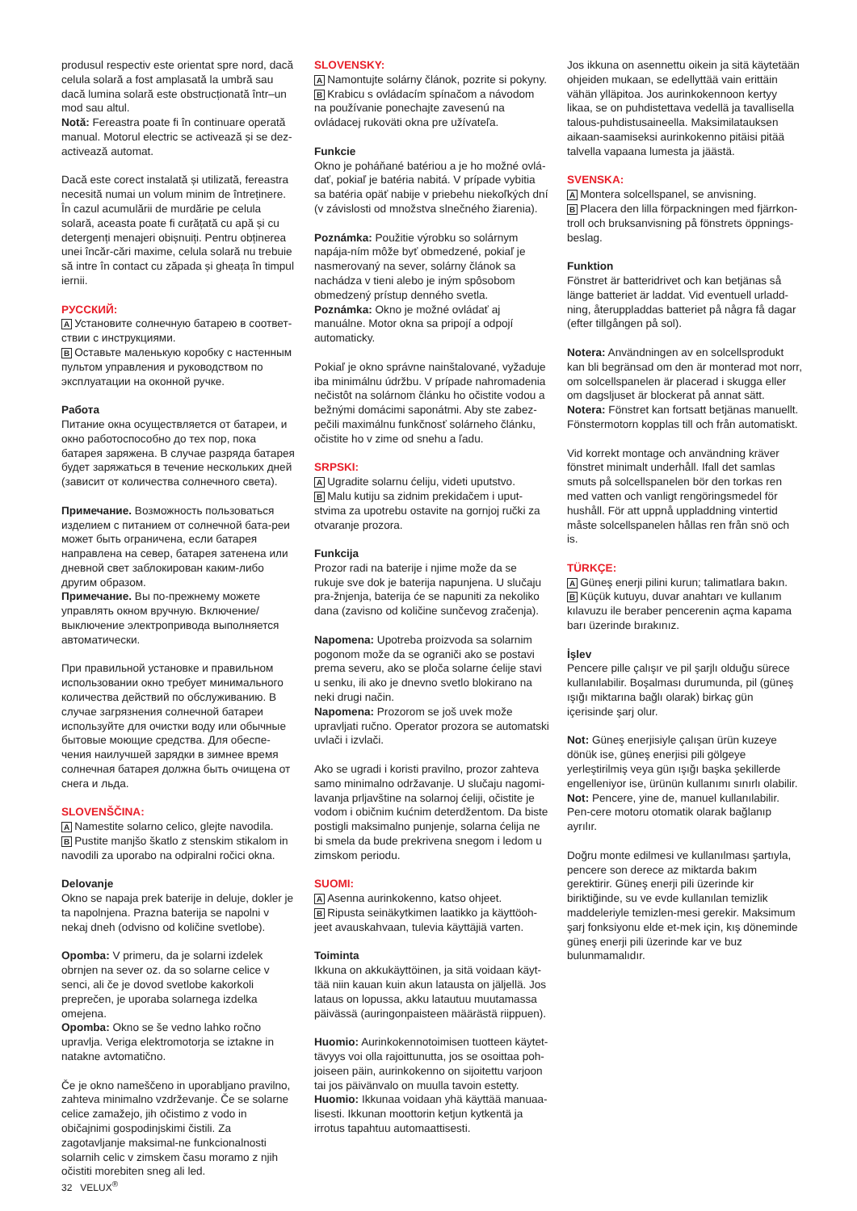produsul respectiv este orientat spre nord, dacă celula solară a fost amplasată la umbră sau dacă lumina solară este obstrucționată într–un mod sau altul.
Notă: Fereastra poate fi în continuare operată manual. Motorul electric se activează și se dez-activează automat.
Dacă este corect instalată și utilizată, fereastra necesită numai un volum minim de întreținere. În cazul acumulării de murdărie pe celula solară, aceasta poate fi curățată cu apă și cu detergenți menajeri obișnuiți. Pentru obținerea unei încăr-cări maxime, celula solară nu trebuie să intre în contact cu zăpada și gheața în timpul iernii.
РУССКИЙ:
A Установите солнечную батарею в соответ-ствии с инструкциями.
B Оставьте маленькую коробку с настенным пультом управления и руководством по эксплуатации на оконной ручке.
Работа
Питание окна осуществляется от батареи, и окно работоспособно до тех пор, пока батарея заряжена. В случае разряда батарея будет заряжаться в течение нескольких дней (зависит от количества солнечного света).
Примечание. Возможность пользоваться изделием с питанием от солнечной бата-реи может быть ограничена, если батарея направлена на север, батарея затенена или дневной свет заблокирован каким-либо другим образом.
Примечание. Вы по-прежнему можете управлять окном вручную. Включение/выключение электропривода выполняется автоматически.
При правильной установке и правильном использовании окно требует минимального количества действий по обслуживанию. В случае загрязнения солнечной батареи используйте для очистки воду или обычные бытовые моющие средства. Для обеспе-чения наилучшей зарядки в зимнее время солнечная батарея должна быть очищена от снега и льда.
SLOVENŠČINA:
A Namestite solarno celico, glejte navodila.
B Pustite manjšo škatlo z stenskim stikalom in navodili za uporabo na odpiralni ročici okna.
Delovanje
Okno se napaja prek baterije in deluje, dokler je ta napolnjena. Prazna baterija se napolni v nekaj dneh (odvisno od količine svetlobe).
Opomba: V primeru, da je solarni izdelek obrnjen na sever oz. da so solarne celice v senci, ali če je dovod svetlobe kakorkoli preprečen, je uporaba solarnega izdelka omejena.
Opomba: Okno se še vedno lahko ročno upravlja. Veriga elektromotorja se iztakne in natakne avtomatično.
Če je okno nameščeno in uporabljano pravilno, zahteva minimalno vzdrževanje. Če se solarne celice zamažejo, jih očistimo z vodo in običajnimi gospodinjskimi čistili. Za zagotavljanje maksimal-ne funkcionalnosti solarnih celic v zimskem času moramo z njih očistiti morebiten sneg ali led.
SLOVENSKY:
A Namontujte solárny článok, pozrite si pokyny.
B Krabicu s ovládacím spínačom a návodom na používanie ponechajte zavesenú na ovládacej rukoväti okna pre užívateľa.
Funkcie
Okno je poháňané batériou a je ho možné ovlá-dať, pokiaľ je batéria nabitá. V prípade vybitia sa batéria opäť nabije v priebehu niekoľkých dní (v závislosti od množstva slnečného žiarenia).
Poznámka: Použitie výrobku so solárnym napája-ním môže byť obmedzené, pokiaľ je nasmerovaný na sever, solárny článok sa nachádza v tieni alebo je iným spôsobom obmedzený prístup denného svetla.
Poznámka: Okno je možné ovládať aj manuálne. Motor okna sa pripojí a odpojí automaticky.
Pokiaľ je okno správne nainštalované, vyžaduje iba minimálnu údržbu. V prípade nahromadenia nečistôt na solárnom článku ho očistite vodou a bežnými domácimi saponátmi. Aby ste zabez-pečili maximálnu funkčnosť solárneho článku, očistite ho v zime od snehu a ľadu.
SRPSKI:
A Ugradite solarnu ćeliju, videti uputstvo.
B Malu kutiju sa zidnim prekidačem i uput-stvima za upotrebu ostavite na gornjoj ručki za otvaranje prozora.
Funkcija
Prozor radi na baterije i njime može da se rukuje sve dok je baterija napunjena. U slučaju pra-žnjenja, baterija će se napuniti za nekoliko dana (zavisno od količine sunčevog zračenja).
Napomena: Upotreba proizvoda sa solarnim pogonom može da se ograniči ako se postavi prema severu, ako se ploča solarne ćelije stavi u senku, ili ako je dnevno svetlo blokirano na neki drugi način.
Napomena: Prozorom se još uvek može upravljati ručno. Operator prozora se automatski uvlači i izvlači.
Ako se ugradi i koristi pravilno, prozor zahteva samo minimalno održavanje. U slučaju nagomi-lavanja prljavštine na solarnoj ćeliji, očistite je vodom i običnim kućnim deterdžentom. Da biste postigli maksimalno punjenje, solarna ćelija ne bi smela da bude prekrivena snegom i ledom u zimskom periodu.
SUOMI:
A Asenna aurinkokenno, katso ohjeet.
B Ripusta seinäkytkimen laatikko ja käyttöoh-jeet avauskahvaan, tulevia käyttäjiä varten.
Toiminta
Ikkuna on akkukäyttöinen, ja sitä voidaan käyt-tää niin kauan kuin akun latausta on jäljellä. Jos lataus on lopussa, akku latautuu muutamassa päivässä (auringonpaisteen määrästä riippuen).
Huomio: Aurinkokennotoimisen tuotteen käytet-tävyys voi olla rajoittunutta, jos se osoittaa poh-joiseen päin, aurinkokenno on sijoitettu varjoon tai jos päivänvalo on muulla tavoin estetty.
Huomio: Ikkunaa voidaan yhä käyttää manuaa-lisesti. Ikkunan moottorin ketjun kytkentä ja irrotus tapahtuu automaattisesti.
Jos ikkuna on asennettu oikein ja sitä käytetään ohjeiden mukaan, se edellyttää vain erittäin vähän ylläpitoa. Jos aurinkokennoon kertyy likaa, se on puhdistettava vedellä ja tavallisella talous-puhdistusaineella. Maksimilatauksen aikaan-saamiseksi aurinkokenno pitäisi pitää talvella vapaana lumesta ja jäästä.
SVENSKA:
A Montera solcellspanel, se anvisning.
B Placera den lilla förpackningen med fjärrkon-troll och bruksanvisning på fönstrets öppnings-beslag.
Funktion
Fönstret är batteridrivet och kan betjänas så länge batteriet är laddat. Vid eventuell urladd-ning, återuppladdas batteriet på några få dagar (efter tillgången på sol).
Notera: Användningen av en solcellsprodukt kan bli begränsad om den är monterad mot norr, om solcellspanelen är placerad i skugga eller om dagsljuset är blockerat på annat sätt.
Notera: Fönstret kan fortsatt betjänas manuellt. Fönstermotorn kopplas till och från automatiskt.
Vid korrekt montage och användning kräver fönstret minimalt underhåll. Ifall det samlas smuts på solcellspanelen bör den torkas ren med vatten och vanligt rengöringsmedel för hushåll. För att uppnå uppladdning vintertid måste solcellspanelen hållas ren från snö och is.
TÜRKÇE:
A Güneş enerji pilini kurun; talimatlara bakın.
B Küçük kutuyu, duvar anahtarı ve kullanım kılavuzu ile beraber pencerenin açma kapama barı üzerinde bırakınız.
İşlev
Pencere pille çalışır ve pil şarjlı olduğu sürece kullanılabilir. Boşalması durumunda, pil (güneş ışığı miktarına bağlı olarak) birkaç gün içerisinde şarj olur.
Not: Güneş enerjisiyle çalışan ürün kuzeye dönük ise, güneş enerjisi pili gölgeye yerleştirilmiş veya gün ışığı başka şekillerde engelleniyor ise, ürünün kullanımı sınırlı olabilir.
Not: Pencere, yine de, manuel kullanılabilir. Pen-cere motoru otomatik olarak bağlanıp ayrılır.
Doğru monte edilmesi ve kullanılması şartıyla, pencere son derece az miktarda bakım gerektirir. Güneş enerji pili üzerinde kir biriktiğinde, su ve evde kullanılan temizlik maddeleriyle temizlen-mesi gerekir. Maksimum şarj fonksiyonu elde et-mek için, kış döneminde güneş enerji pili üzerinde kar ve buz bulunmamalıdır.
32 VELUX<sup>®</sup>